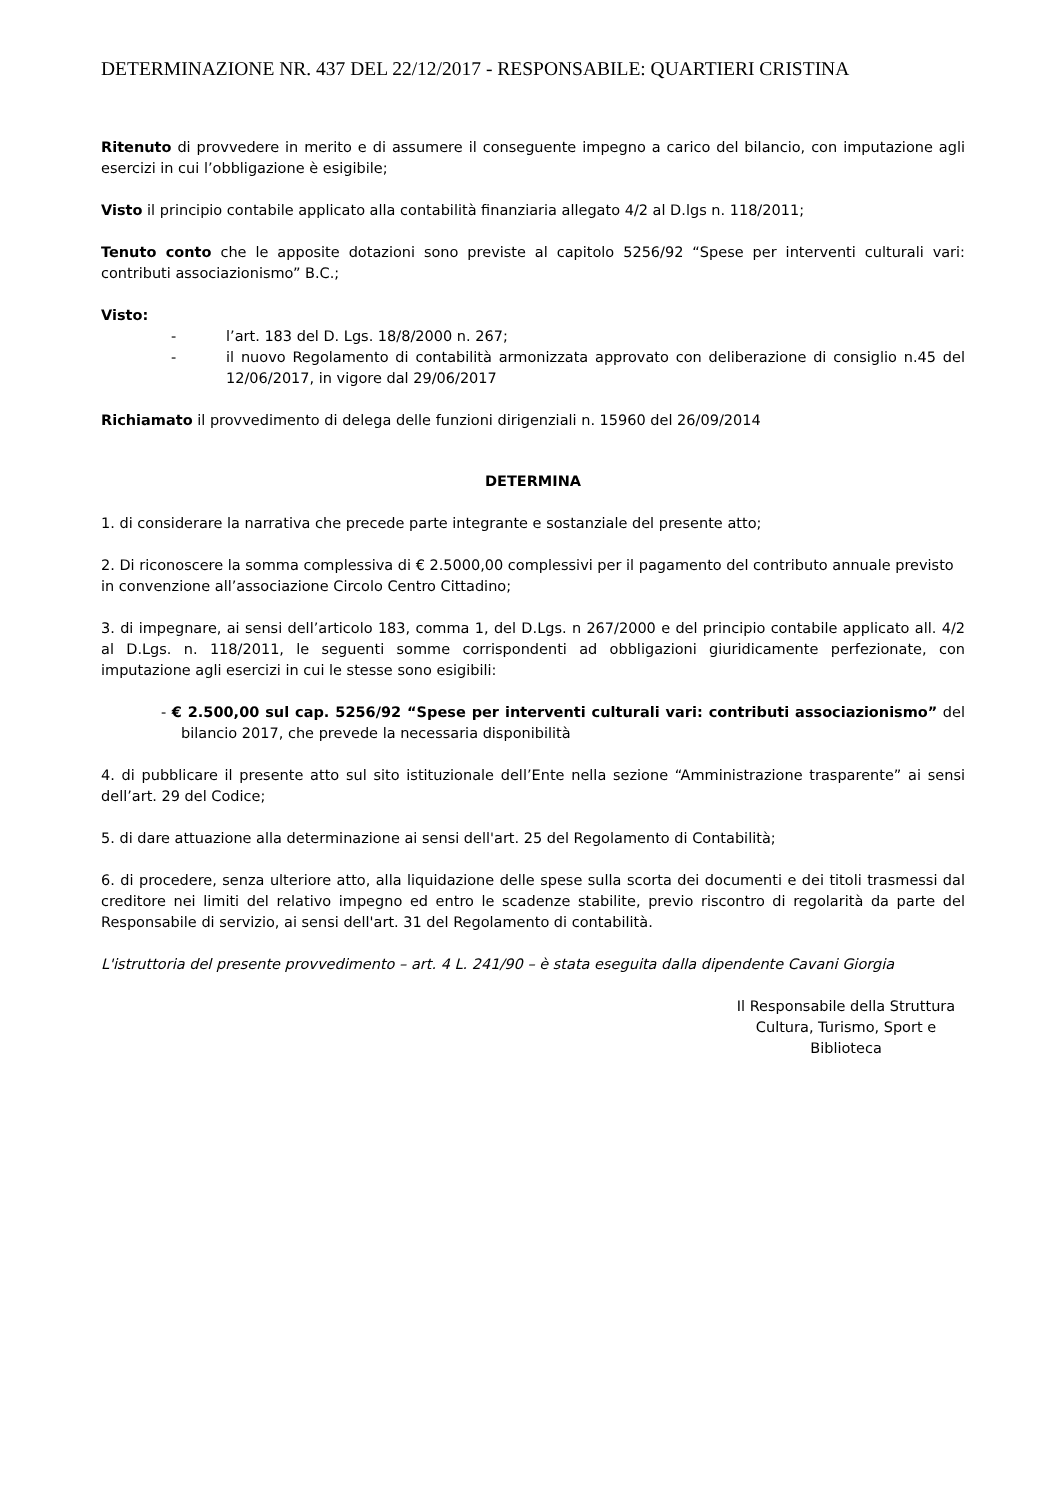DETERMINAZIONE NR. 437 DEL 22/12/2017 - RESPONSABILE: QUARTIERI CRISTINA
Ritenuto di provvedere in merito e di assumere il conseguente impegno a carico del bilancio, con imputazione agli esercizi in cui l’obbligazione è esigibile;
Visto il principio contabile applicato alla contabilità finanziaria allegato 4/2 al D.lgs n. 118/2011;
Tenuto conto che le apposite dotazioni sono previste al capitolo 5256/92 “Spese per interventi culturali vari: contributi associazionismo” B.C.;
Visto:
- l’art. 183 del D. Lgs. 18/8/2000 n. 267;
- il nuovo Regolamento di contabilità armonizzata approvato con deliberazione di consiglio n.45 del 12/06/2017, in vigore dal 29/06/2017
Richiamato il provvedimento di delega delle funzioni dirigenziali n. 15960 del 26/09/2014
DETERMINA
1. di considerare la narrativa che precede parte integrante e sostanziale del presente atto;
2. Di riconoscere la somma complessiva di € 2.5000,00 complessivi per il pagamento del contributo annuale previsto in convenzione all’associazione Circolo Centro Cittadino;
3. di impegnare, ai sensi dell’articolo 183, comma 1, del D.Lgs. n 267/2000 e del principio contabile applicato all. 4/2 al D.Lgs. n. 118/2011, le seguenti somme corrispondenti ad obbligazioni giuridicamente perfezionate, con imputazione agli esercizi in cui le stesse sono esigibili:
- € 2.500,00 sul cap. 5256/92 “Spese per interventi culturali vari: contributi associazionismo” del bilancio 2017, che prevede la necessaria disponibilità
4. di pubblicare il presente atto sul sito istituzionale dell’Ente nella sezione “Amministrazione trasparente” ai sensi dell’art. 29 del Codice;
5. di dare attuazione alla determinazione ai sensi dell'art. 25 del Regolamento di Contabilità;
6. di procedere, senza ulteriore atto, alla liquidazione delle spese sulla scorta dei documenti e dei titoli trasmessi dal creditore nei limiti del relativo impegno ed entro le scadenze stabilite, previo riscontro di regolarità da parte del Responsabile di servizio, ai sensi dell'art. 31 del Regolamento di contabilità.
L'istruttoria del presente provvedimento – art. 4 L. 241/90 – è stata eseguita dalla dipendente Cavani Giorgia
Il Responsabile della Struttura
Cultura, Turismo, Sport e
Biblioteca